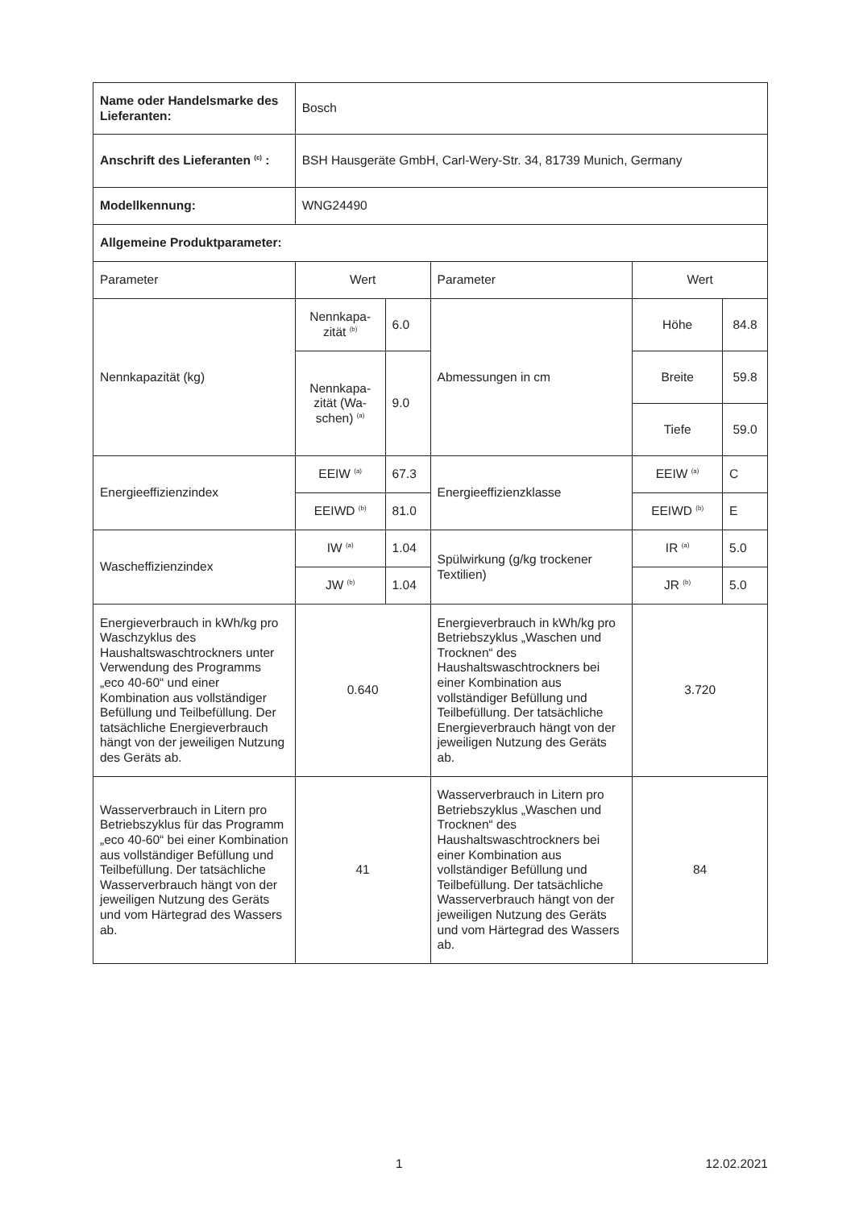| Name oder Handelsmarke des Lieferanten: | Bosch | | | | |
| Anschrift des Lieferanten <sup>(c)</sup> : | BSH Hausgeräte GmbH, Carl-Wery-Str. 34, 81739 Munich, Germany | | | | |
| Modellkennung: | WNG24490 | | | | |
| Allgemeine Produktparameter: | | | | | |
| Parameter | Wert | | Parameter | Wert | |
| Nennkapazität (kg) | Nennkapa-zität <sup>(b)</sup> | 6.0 | Abmessungen in cm | Höhe | 84.8 |
| | Nennkapa-zität (Wa-schen) <sup>(a)</sup> | 9.0 | | Breite | 59.8 |
| | | | | Tiefe | 59.0 |
| Energieeffizienzindex | EEIW <sup>(a)</sup> | 67.3 | Energieeffizienzklasse | EEIW <sup>(a)</sup> | C |
| | EEIWD <sup>(b)</sup> | 81.0 | | EEIWD <sup>(b)</sup> | E |
| Wascheffizienzindex | IW <sup>(a)</sup> | 1.04 | Spülwirkung (g/kg trockener Textilien) | IR <sup>(a)</sup> | 5.0 |
| | JW <sup>(b)</sup> | 1.04 | | JR <sup>(b)</sup> | 5.0 |
| Energieverbrauch in kWh/kg pro Waschzyklus des Haushaltswaschtrockners unter Verwendung des Programms „eco 40-60“ und einer Kombination aus vollständiger Befüllung und Teilbefüllung. Der tatsächliche Energieverbrauch hängt von der jeweiligen Nutzung des Geräts ab. | 0.640 | | Energieverbrauch in kWh/kg pro Betriebszyklus „Waschen und Trocknen“ des Haushaltswaschtrockners bei einer Kombination aus vollständiger Befüllung und Teilbefüllung. Der tatsächliche Energieverbrauch hängt von der jeweiligen Nutzung des Geräts ab. | 3.720 | |
| Wasserverbrauch in Litern pro Betriebszyklus für das Programm „eco 40-60“ bei einer Kombination aus vollständiger Befüllung und Teilbefüllung. Der tatsächliche Wasserverbrauch hängt von der jeweiligen Nutzung des Geräts und vom Härtegrad des Wassers ab. | 41 | | Wasserverbrauch in Litern pro Betriebszyklus „Waschen und Trocknen“ des Haushaltswaschtrockners bei einer Kombination aus vollständiger Befüllung und Teilbefüllung. Der tatsächliche Wasserverbrauch hängt von der jeweiligen Nutzung des Geräts und vom Härtegrad des Wassers ab. | 84 | |
1 12.02.2021